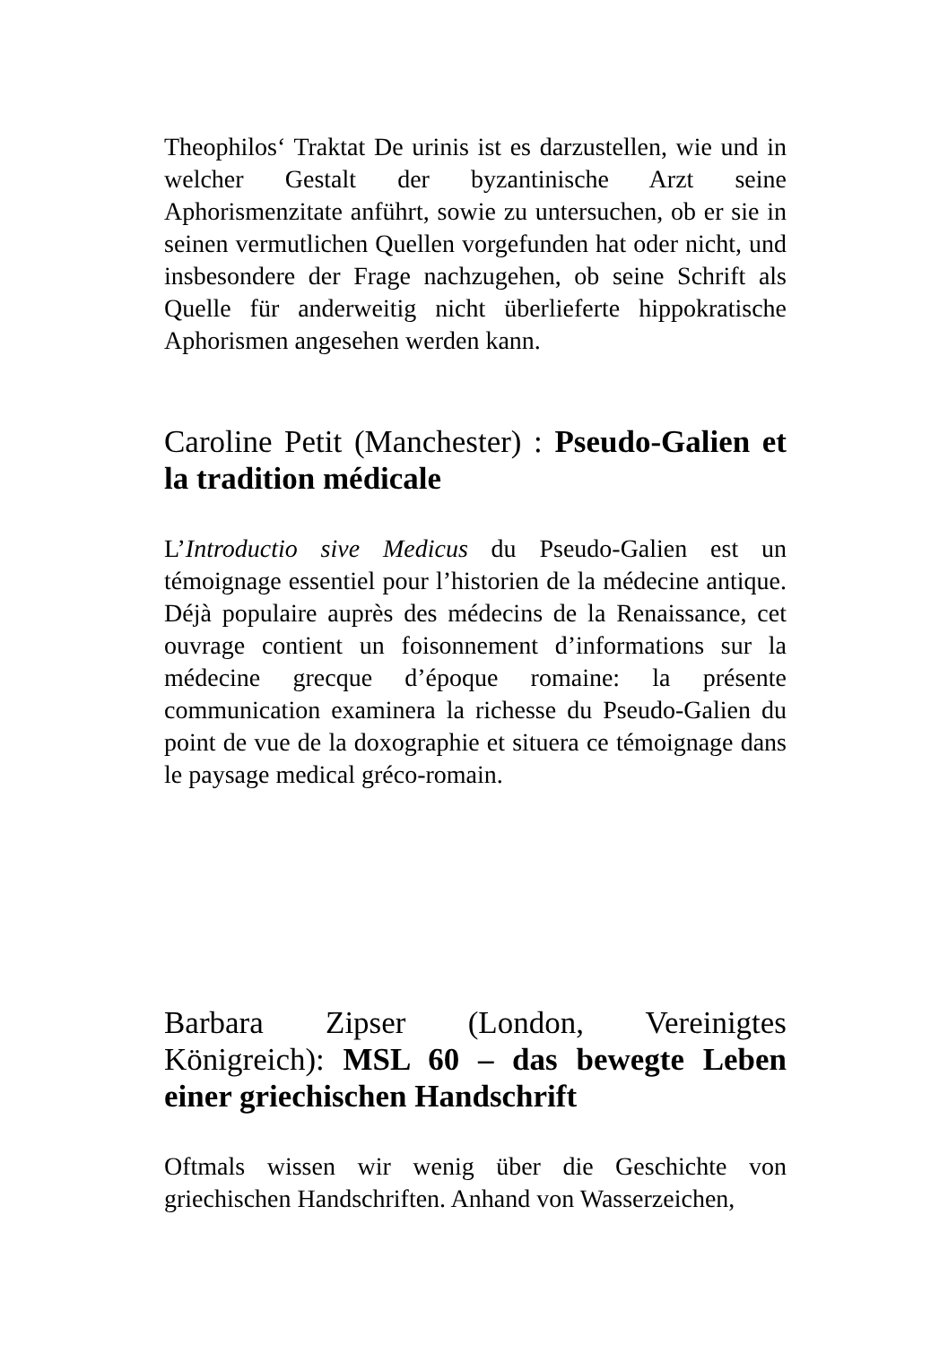Theophilos‘ Traktat De urinis ist es darzustellen, wie und in welcher Gestalt der byzantinische Arzt seine Aphorismenzitate anführt, sowie zu untersuchen, ob er sie in seinen vermutlichen Quellen vorgefunden hat oder nicht, und insbesondere der Frage nachzugehen, ob seine Schrift als Quelle für anderweitig nicht überlieferte hippokratische Aphorismen angesehen werden kann.
Caroline Petit (Manchester) : Pseudo-Galien et la tradition médicale
L’Introductio sive Medicus du Pseudo-Galien est un témoignage essentiel pour l’historien de la médecine antique. Déjà populaire auprès des médecins de la Renaissance, cet ouvrage contient un foisonnement d’informations sur la médecine grecque d’époque romaine: la présente communication examinera la richesse du Pseudo-Galien du point de vue de la doxographie et situera ce témoignage dans le paysage medical gréco-romain.
Barbara Zipser (London, Vereinigtes Königreich): MSL 60 – das bewegte Leben einer griechischen Handschrift
Oftmals wissen wir wenig über die Geschichte von griechischen Handschriften. Anhand von Wasserzeichen,